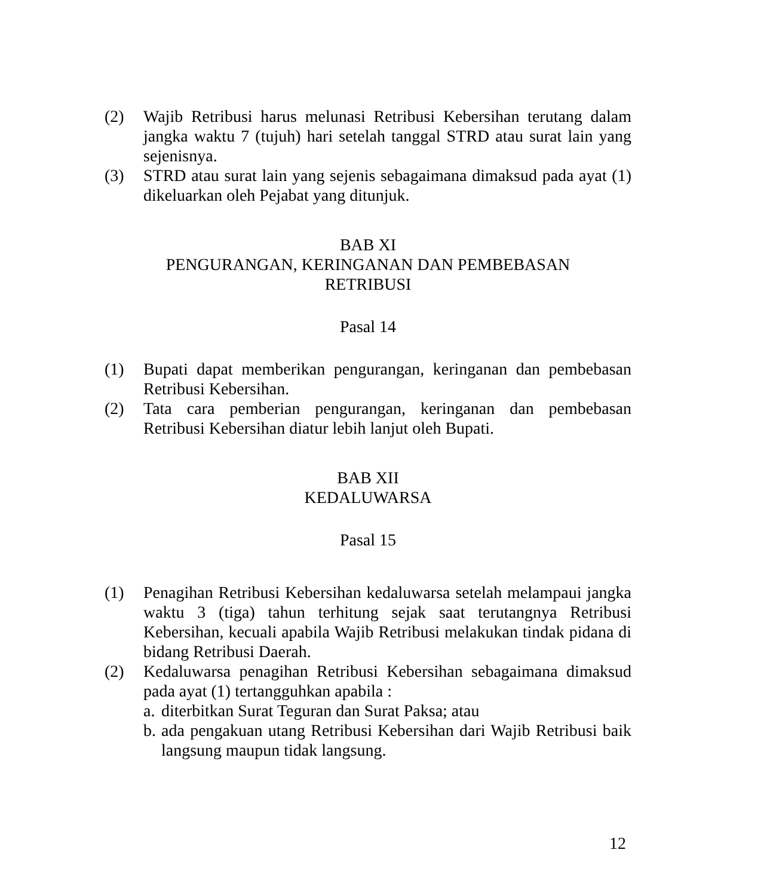(2) Wajib Retribusi harus melunasi Retribusi Kebersihan terutang dalam jangka waktu 7 (tujuh) hari setelah tanggal STRD atau surat lain yang sejenisnya.
(3) STRD atau surat lain yang sejenis sebagaimana dimaksud pada ayat (1) dikeluarkan oleh Pejabat yang ditunjuk.
BAB XI
PENGURANGAN, KERINGANAN DAN PEMBEBASAN
RETRIBUSI
Pasal 14
(1) Bupati dapat memberikan pengurangan, keringanan dan pembebasan Retribusi Kebersihan.
(2) Tata cara pemberian pengurangan, keringanan dan pembebasan Retribusi Kebersihan diatur lebih lanjut oleh Bupati.
BAB XII
KEDALUWARSA
Pasal 15
(1) Penagihan Retribusi Kebersihan kedaluwarsa setelah melampaui jangka waktu 3 (tiga) tahun terhitung sejak saat terutangnya Retribusi Kebersihan, kecuali apabila Wajib Retribusi melakukan tindak pidana di bidang Retribusi Daerah.
(2) Kedaluwarsa penagihan Retribusi Kebersihan sebagaimana dimaksud pada ayat (1) tertangguhkan apabila :
a. diterbitkan Surat Teguran dan Surat Paksa; atau
b. ada pengakuan utang Retribusi Kebersihan dari Wajib Retribusi baik langsung maupun tidak langsung.
12